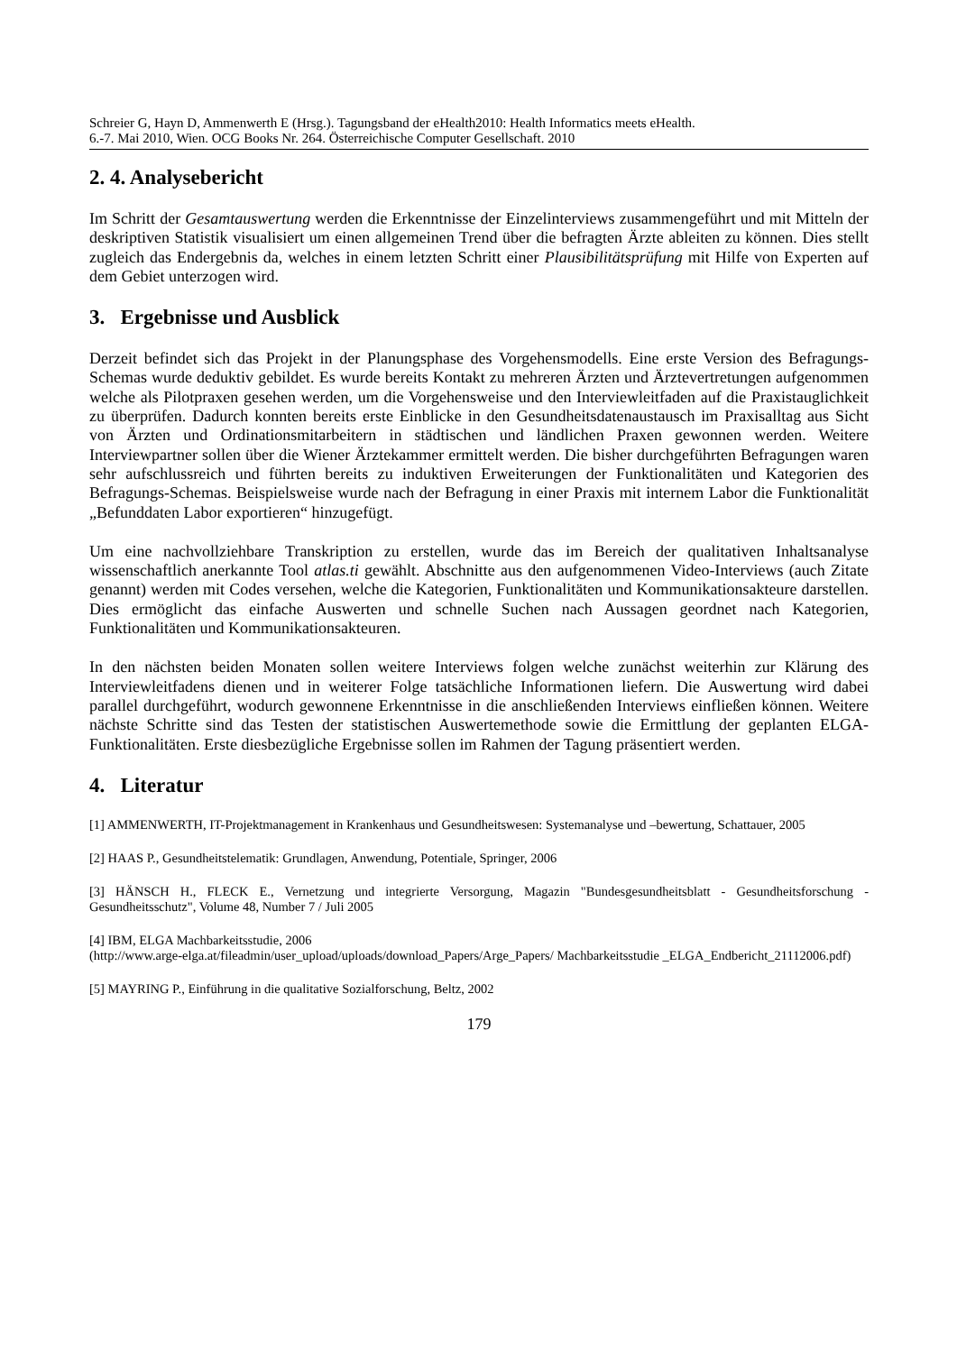Schreier G, Hayn D, Ammenwerth E (Hrsg.). Tagungsband der eHealth2010: Health Informatics meets eHealth.
6.-7. Mai 2010, Wien. OCG Books Nr. 264. Österreichische Computer Gesellschaft. 2010
2. 4. Analysebericht
Im Schritt der Gesamtauswertung werden die Erkenntnisse der Einzelinterviews zusammengeführt und mit Mitteln der deskriptiven Statistik visualisiert um einen allgemeinen Trend über die befragten Ärzte ableiten zu können. Dies stellt zugleich das Endergebnis da, welches in einem letzten Schritt einer Plausibilitätsprüfung mit Hilfe von Experten auf dem Gebiet unterzogen wird.
3. Ergebnisse und Ausblick
Derzeit befindet sich das Projekt in der Planungsphase des Vorgehensmodells. Eine erste Version des Befragungs-Schemas wurde deduktiv gebildet. Es wurde bereits Kontakt zu mehreren Ärzten und Ärztevertretungen aufgenommen welche als Pilotpraxen gesehen werden, um die Vorgehensweise und den Interviewleitfaden auf die Praxistauglichkeit zu überprüfen. Dadurch konnten bereits erste Einblicke in den Gesundheitsdatenaustausch im Praxisalltag aus Sicht von Ärzten und Ordinationsmitarbeitern in städtischen und ländlichen Praxen gewonnen werden. Weitere Interviewpartner sollen über die Wiener Ärztekammer ermittelt werden. Die bisher durchgeführten Befragungen waren sehr aufschlussreich und führten bereits zu induktiven Erweiterungen der Funktionalitäten und Kategorien des Befragungs-Schemas. Beispielsweise wurde nach der Befragung in einer Praxis mit internem Labor die Funktionalität „Befunddaten Labor exportieren“ hinzugefügt.
Um eine nachvollziehbare Transkription zu erstellen, wurde das im Bereich der qualitativen Inhaltsanalyse wissenschaftlich anerkannte Tool atlas.ti gewählt. Abschnitte aus den aufgenommenen Video-Interviews (auch Zitate genannt) werden mit Codes versehen, welche die Kategorien, Funktionalitäten und Kommunikationsakteure darstellen. Dies ermöglicht das einfache Auswerten und schnelle Suchen nach Aussagen geordnet nach Kategorien, Funktionalitäten und Kommunikationsakteuren.
In den nächsten beiden Monaten sollen weitere Interviews folgen welche zunächst weiterhin zur Klärung des Interviewleitfadens dienen und in weiterer Folge tatsächliche Informationen liefern. Die Auswertung wird dabei parallel durchgeführt, wodurch gewonnene Erkenntnisse in die anschließenden Interviews einfließen können. Weitere nächste Schritte sind das Testen der statistischen Auswertemethode sowie die Ermittlung der geplanten ELGA-Funktionalitäten. Erste diesbezügliche Ergebnisse sollen im Rahmen der Tagung präsentiert werden.
4. Literatur
[1] AMMENWERTH, IT-Projektmanagement in Krankenhaus und Gesundheitswesen: Systemanalyse und –bewertung, Schattauer, 2005
[2] HAAS P., Gesundheitstelematik: Grundlagen, Anwendung, Potentiale, Springer, 2006
[3] HÄNSCH H., FLECK E., Vernetzung und integrierte Versorgung, Magazin "Bundesgesundheitsblatt - Gesundheitsforschung - Gesundheitsschutz", Volume 48, Number 7 / Juli 2005
[4] IBM, ELGA Machbarkeitsstudie, 2006
(http://www.arge-elga.at/fileadmin/user_upload/uploads/download_Papers/Arge_Papers/ Machbarkeitsstudie _ELGA_Endbericht_21112006.pdf)
[5] MAYRING P., Einführung in die qualitative Sozialforschung, Beltz, 2002
179